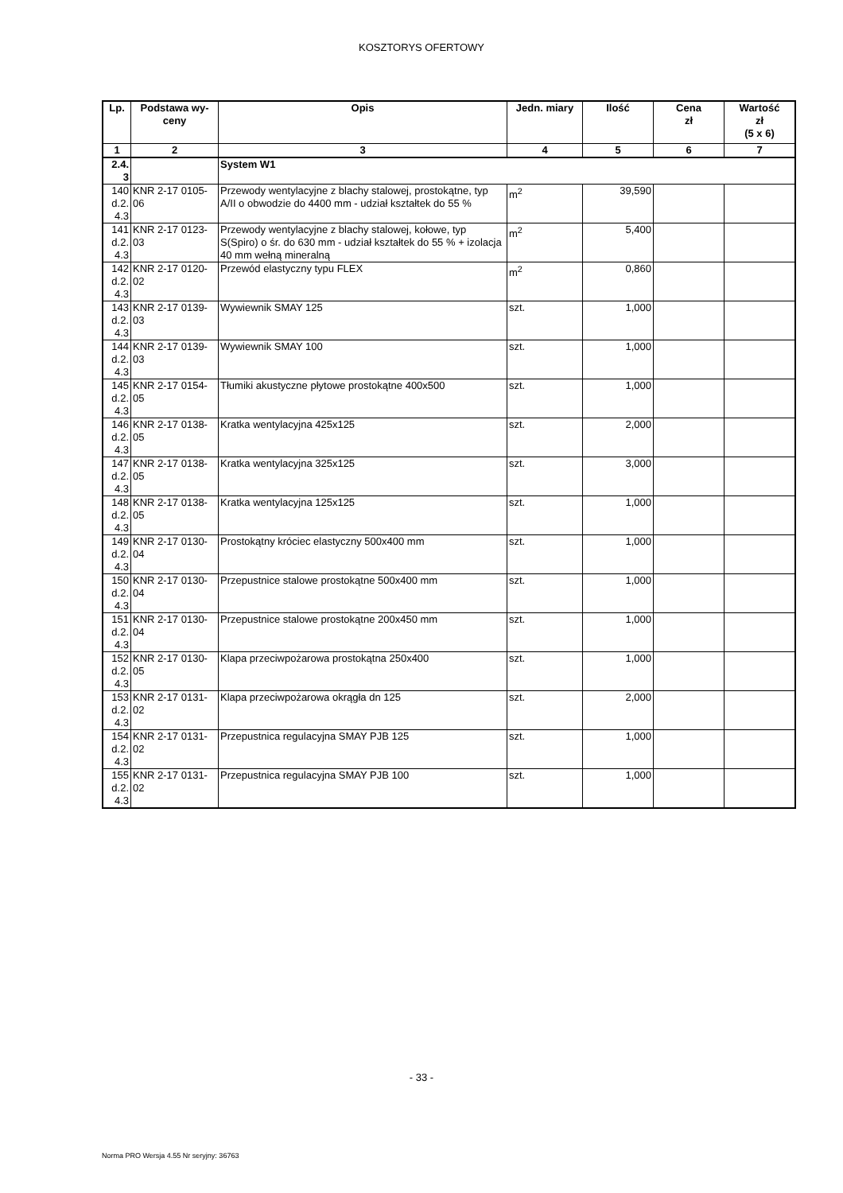KOSZTORYS OFERTOWY
| Lp. | Podstawa wy- ceny | Opis | Jedn. miary | Ilość | Cena zł | Wartość zł (5 x 6) |
| --- | --- | --- | --- | --- | --- | --- |
| 1 | 2 | 3 | 4 | 5 | 6 | 7 |
| 2.4. 3 | | System W1 | | | | |
| 140 d.2. 4.3 | KNR 2-17 0105- 06 | Przewody wentylacyjne z blachy stalowej, prostokątne, typ A/II o obwodzie do 4400 mm - udział kształtek do 55 % | m<sup>2</sup> | 39,590 | | |
| 141 d.2. 4.3 | KNR 2-17 0123- 03 | Przewody wentylacyjne z blachy stalowej, kołowe, typ S(Spiro) o śr. do 630 mm - udział kształtek do 55 % + izolacja 40 mm wełną mineralną | m<sup>2</sup> | 5,400 | | |
| 142 d.2. 4.3 | KNR 2-17 0120- 02 | Przewód elastyczny typu FLEX | m<sup>2</sup> | 0,860 | | |
| 143 d.2. 4.3 | KNR 2-17 0139- 03 | Wywiewnik SMAY 125 | szt. | 1,000 | | |
| 144 d.2. 4.3 | KNR 2-17 0139- 03 | Wywiewnik SMAY 100 | szt. | 1,000 | | |
| 145 d.2. 4.3 | KNR 2-17 0154- 05 | Tłumiki akustyczne płytowe prostokątne 400x500 | szt. | 1,000 | | |
| 146 d.2. 4.3 | KNR 2-17 0138- 05 | Kratka wentylacyjna 425x125 | szt. | 2,000 | | |
| 147 d.2. 4.3 | KNR 2-17 0138- 05 | Kratka wentylacyjna 325x125 | szt. | 3,000 | | |
| 148 d.2. 4.3 | KNR 2-17 0138- 05 | Kratka wentylacyjna 125x125 | szt. | 1,000 | | |
| 149 d.2. 4.3 | KNR 2-17 0130- 04 | Prostokątny króciec elastyczny 500x400 mm | szt. | 1,000 | | |
| 150 d.2. 4.3 | KNR 2-17 0130- 04 | Przepustnice stalowe prostokątne 500x400 mm | szt. | 1,000 | | |
| 151 d.2. 4.3 | KNR 2-17 0130- 04 | Przepustnice stalowe prostokątne 200x450 mm | szt. | 1,000 | | |
| 152 d.2. 4.3 | KNR 2-17 0130- 05 | Klapa przeciwpożarowa prostokątna 250x400 | szt. | 1,000 | | |
| 153 d.2. 4.3 | KNR 2-17 0131- 02 | Klapa przeciwpożarowa okrągła dn 125 | szt. | 2,000 | | |
| 154 d.2. 4.3 | KNR 2-17 0131- 02 | Przepustnica regulacyjna SMAY PJB 125 | szt. | 1,000 | | |
| 155 d.2. 4.3 | KNR 2-17 0131- 02 | Przepustnica regulacyjna SMAY PJB 100 | szt. | 1,000 | | |
- 33 -
Norma PRO Wersja 4.55 Nr seryjny: 36763